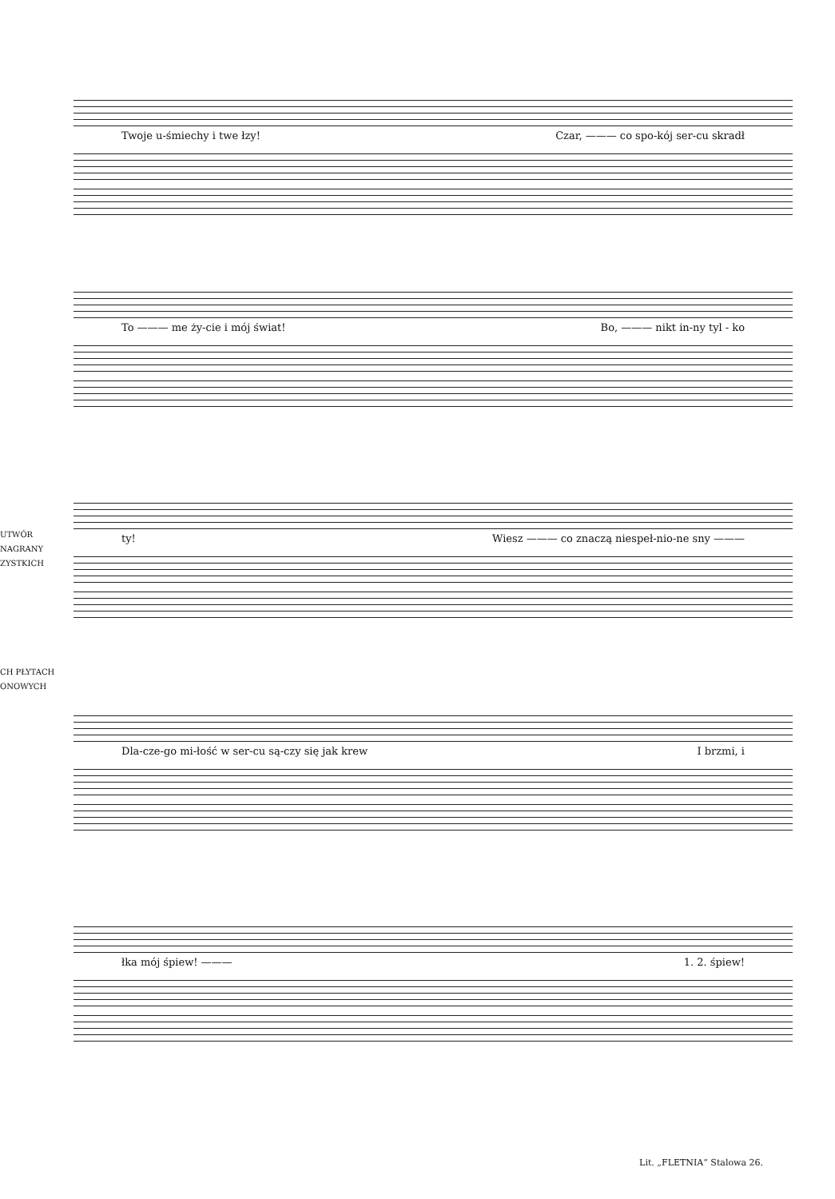Twoje u-śmiechy i twe łzy! Czar, ——— co spo-kój ser-cu skradł
To ——— me ży-cie i mój świat! Bo, ——— nikt in-ny tyl - ko
ty! Wiesz ——— co znaczą niespeł-nio-ne sny ———
Dla-cze-go mi-łość w ser-cu są-czy się jak krew I brzmi, i
łka mój śpiew! ——— 1. 2. śpiew!
UTWÓR
NAGRANY
ZYSTKICH
CH PŁYTACH
ONOWYCH
Lit. „FLETNIA“ Stalowa 26.